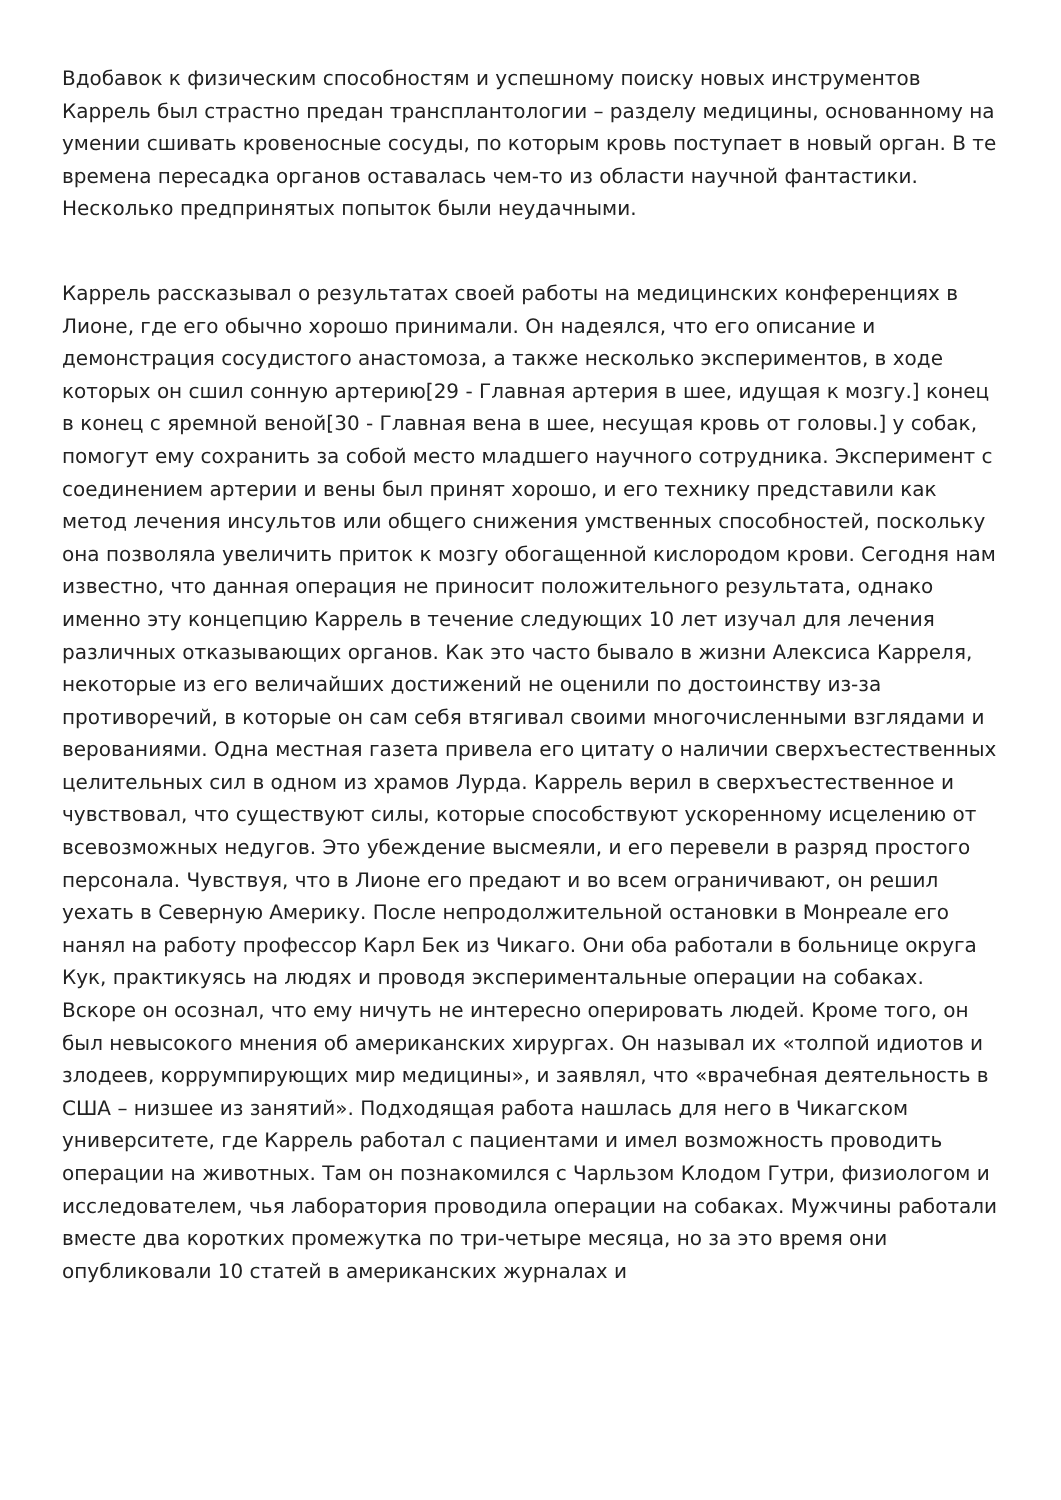Вдобавок к физическим способностям и успешному поиску новых инструментов Каррель был страстно предан трансплантологии – разделу медицины, основанному на умении сшивать кровеносные сосуды, по которым кровь поступает в новый орган. В те времена пересадка органов оставалась чем-то из области научной фантастики. Несколько предпринятых попыток были неудачными.
Каррель рассказывал о результатах своей работы на медицинских конференциях в Лионе, где его обычно хорошо принимали. Он надеялся, что его описание и демонстрация сосудистого анастомоза, а также несколько экспериментов, в ходе которых он сшил сонную артерию[29 - Главная артерия в шее, идущая к мозгу.] конец в конец с яремной веной[30 - Главная вена в шее, несущая кровь от головы.] у собак, помогут ему сохранить за собой место младшего научного сотрудника. Эксперимент с соединением артерии и вены был принят хорошо, и его технику представили как метод лечения инсультов или общего снижения умственных способностей, поскольку она позволяла увеличить приток к мозгу обогащенной кислородом крови. Сегодня нам известно, что данная операция не приносит положительного результата, однако именно эту концепцию Каррель в течение следующих 10 лет изучал для лечения различных отказывающих органов. Как это часто бывало в жизни Алексиса Карреля, некоторые из его величайших достижений не оценили по достоинству из-за противоречий, в которые он сам себя втягивал своими многочисленными взглядами и верованиями. Одна местная газета привела его цитату о наличии сверхъестественных целительных сил в одном из храмов Лурда. Каррель верил в сверхъестественное и чувствовал, что существуют силы, которые способствуют ускоренному исцелению от всевозможных недугов. Это убеждение высмеяли, и его перевели в разряд простого персонала. Чувствуя, что в Лионе его предают и во всем ограничивают, он решил уехать в Северную Америку. После непродолжительной остановки в Монреале его нанял на работу профессор Карл Бек из Чикаго. Они оба работали в больнице округа Кук, практикуясь на людях и проводя экспериментальные операции на собаках. Вскоре он осознал, что ему ничуть не интересно оперировать людей. Кроме того, он был невысокого мнения об американских хирургах. Он называл их «толпой идиотов и злодеев, коррумпирующих мир медицины», и заявлял, что «врачебная деятельность в США – низшее из занятий». Подходящая работа нашлась для него в Чикагском университете, где Каррель работал с пациентами и имел возможность проводить операции на животных. Там он познакомился с Чарльзом Клодом Гутри, физиологом и исследователем, чья лаборатория проводила операции на собаках. Мужчины работали вместе два коротких промежутка по три-четыре месяца, но за это время они опубликовали 10 статей в американских журналах и